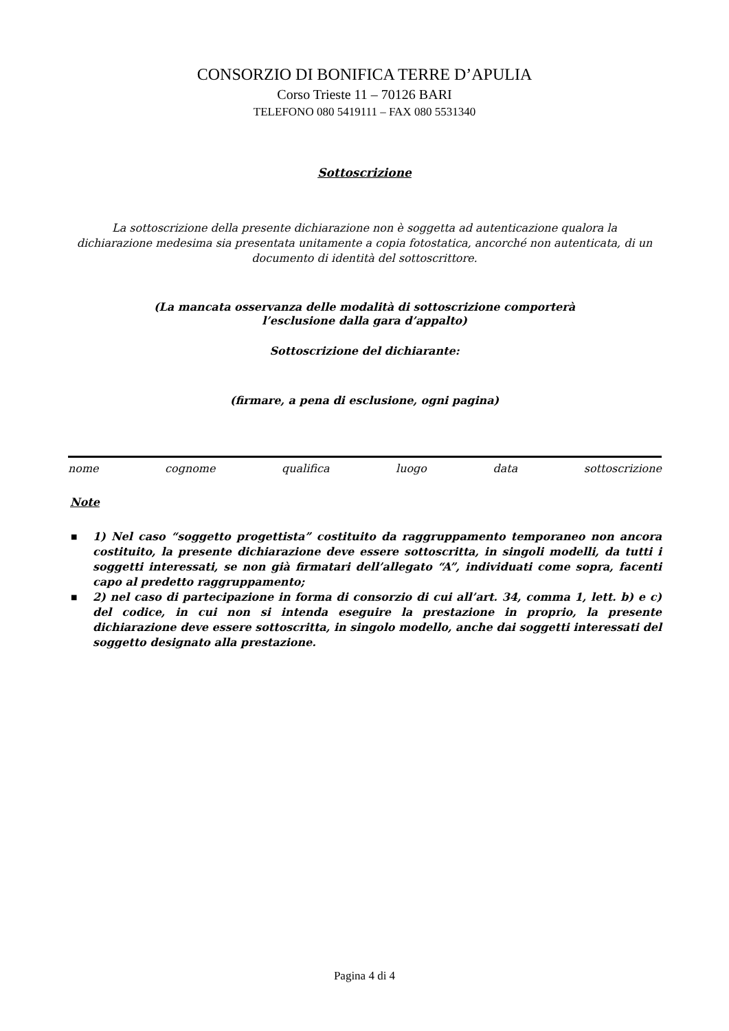CONSORZIO DI BONIFICA TERRE D’APULIA
Corso Trieste 11 – 70126 BARI
TELEFONO 080 5419111 – FAX 080 5531340
Sottoscrizione
La sottoscrizione della presente dichiarazione non è soggetta ad autenticazione qualora la dichiarazione medesima sia presentata unitamente a copia fotostatica, ancorché non autenticata, di un documento di identità del sottoscrittore.
(La mancata osservanza delle modalità di sottoscrizione comporterà
l’esclusione dalla gara d’appalto)
Sottoscrizione del dichiarante:
(firmare, a pena di esclusione, ogni pagina)
nome cognome qualifica luogo data sottoscrizione
Note
■ 1) Nel caso “soggetto progettista” costituito da raggruppamento temporaneo non ancora costituito, la presente dichiarazione deve essere sottoscritta, in singoli modelli, da tutti i soggetti interessati, se non già firmatari dell’allegato “A”, individuati come sopra, facenti capo al predetto raggruppamento;
■ 2) nel caso di partecipazione in forma di consorzio di cui all’art. 34, comma 1, lett. b) e c) del codice, in cui non si intenda eseguire la prestazione in proprio, la presente dichiarazione deve essere sottoscritta, in singolo modello, anche dai soggetti interessati del soggetto designato alla prestazione.
Pagina 4 di 4